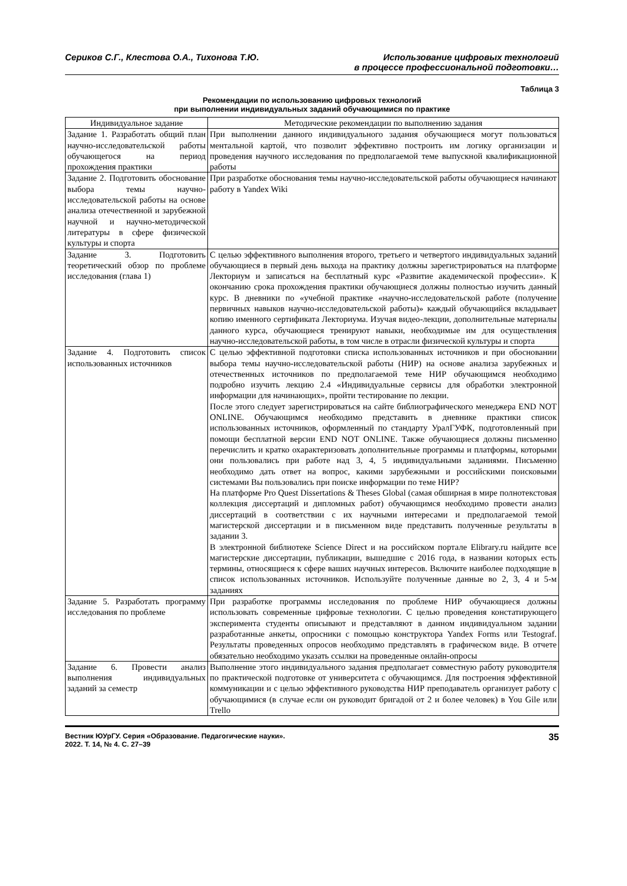Сериков С.Г., Клестова О.А., Тихонова Т.Ю.
Использование цифровых технологий
в процессе профессиональной подготовки…
Таблица 3
Рекомендации по использованию цифровых технологий
при выполнении индивидуальных заданий обучающимися по практике
| Индивидуальное задание | Методические рекомендации по выполнению задания |
| --- | --- |
| Задание 1. Разработать общий план научно-исследовательской работы обучающегося на период прохождения практики | При выполнении данного индивидуального задания обучающиеся могут пользоваться ментальной картой, что позволит эффективно построить им логику организации и проведения научного исследования по предполагаемой теме выпускной квалификационной работы |
| Задание 2. Подготовить обоснование выбора темы научно-исследовательской работы на основе анализа отечественной и зарубежной научной и научно-методической литературы в сфере физической культуры и спорта | При разработке обоснования темы научно-исследовательской работы обучающиеся начинают работу в Yandex Wiki |
| Задание 3. Подготовить теоретический обзор по проблеме исследования (глава 1) | С целью эффективного выполнения второго, третьего и четвертого индивидуальных заданий обучающиеся в первый день выхода на практику должны зарегистрироваться на платформе Лекториум и записаться на бесплатный курс «Развитие академической профессии». К окончанию срока прохождения практики обучающиеся должны полностью изучить данный курс. В дневники по «учебной практике «научно-исследовательской работе (получение первичных навыков научно-исследовательской работы)» каждый обучающийся вкладывает копию именного сертификата Лекториума. Изучая видео-лекции, дополнительные материалы данного курса, обучающиеся тренируют навыки, необходимые им для осуществления научно-исследовательской работы, в том числе в отрасли физической культуры и спорта |
| Задание 4. Подготовить список использованных источников | С целью эффективной подготовки списка использованных источников и при обосновании выбора темы научно-исследовательской работы (НИР) на основе анализа зарубежных и отечественных источников по предполагаемой теме НИР обучающимся необходимо подробно изучить лекцию 2.4 «Индивидуальные сервисы для обработки электронной информации для начинающих», пройти тестирование по лекции. После этого следует зарегистрироваться на сайте библиографического менеджера END NOT ONLINE. Обучающимся необходимо представить в дневнике практики список использованных источников, оформленный по стандарту УралГУФК, подготовленный при помощи бесплатной версии END NOT ONLINE. Также обучающиеся должны письменно перечислить и кратко охарактеризовать дополнительные программы и платформы, которыми они пользовались при работе над 3, 4, 5 индивидуальными заданиями. Письменно необходимо дать ответ на вопрос, какими зарубежными и российскими поисковыми системами Вы пользовались при поиске информации по теме НИР? На платформе Pro Quest Dissertations & Theses Global (самая обширная в мире полнотекстовая коллекция диссертаций и дипломных работ) обучающимся необходимо провести анализ диссертаций в соответствии с их научными интересами и предполагаемой темой магистерской диссертации и в письменном виде представить полученные результаты в задании 3. В электронной библиотеке Science Direct и на российском портале Elibrary.ru найдите все магистерские диссертации, публикации, вышедшие с 2016 года, в названии которых есть термины, относящиеся к сфере ваших научных интересов. Включите наиболее подходящие в список использованных источников. Используйте полученные данные во 2, 3, 4 и 5-м заданиях |
| Задание 5. Разработать программу исследования по проблеме | При разработке программы исследования по проблеме НИР обучающиеся должны использовать современные цифровые технологии. С целью проведения констатирующего эксперимента студенты описывают и представляют в данном индивидуальном задании разработанные анкеты, опросники с помощью конструктора Yandex Forms или Testograf. Результаты проведенных опросов необходимо представлять в графическом виде. В отчете обязательно необходимо указать ссылки на проведенные онлайн-опросы |
| Задание 6. Провести анализ выполнения индивидуальных заданий за семестр | Выполнение этого индивидуального задания предполагает совместную работу руководителя по практической подготовке от университета с обучающимся. Для построения эффективной коммуникации и с целью эффективного руководства НИР преподаватель организует работу с обучающимися (в случае если он руководит бригадой от 2 и более человек) в You Gile или Trello |
Вестник ЮУрГУ. Серия «Образование. Педагогические науки».
2022. Т. 14, № 4. С. 27–39
35